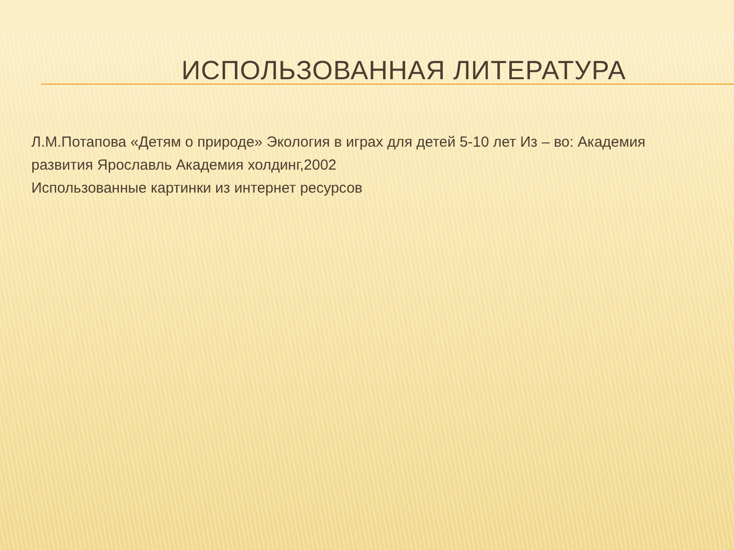ИСПОЛЬЗОВАННАЯ ЛИТЕРАТУРА
Л.М.Потапова «Детям о природе» Экология в играх для детей 5-10 лет Из – во: Академия развития Ярославль Академия холдинг,2002
Использованные картинки из интернет ресурсов